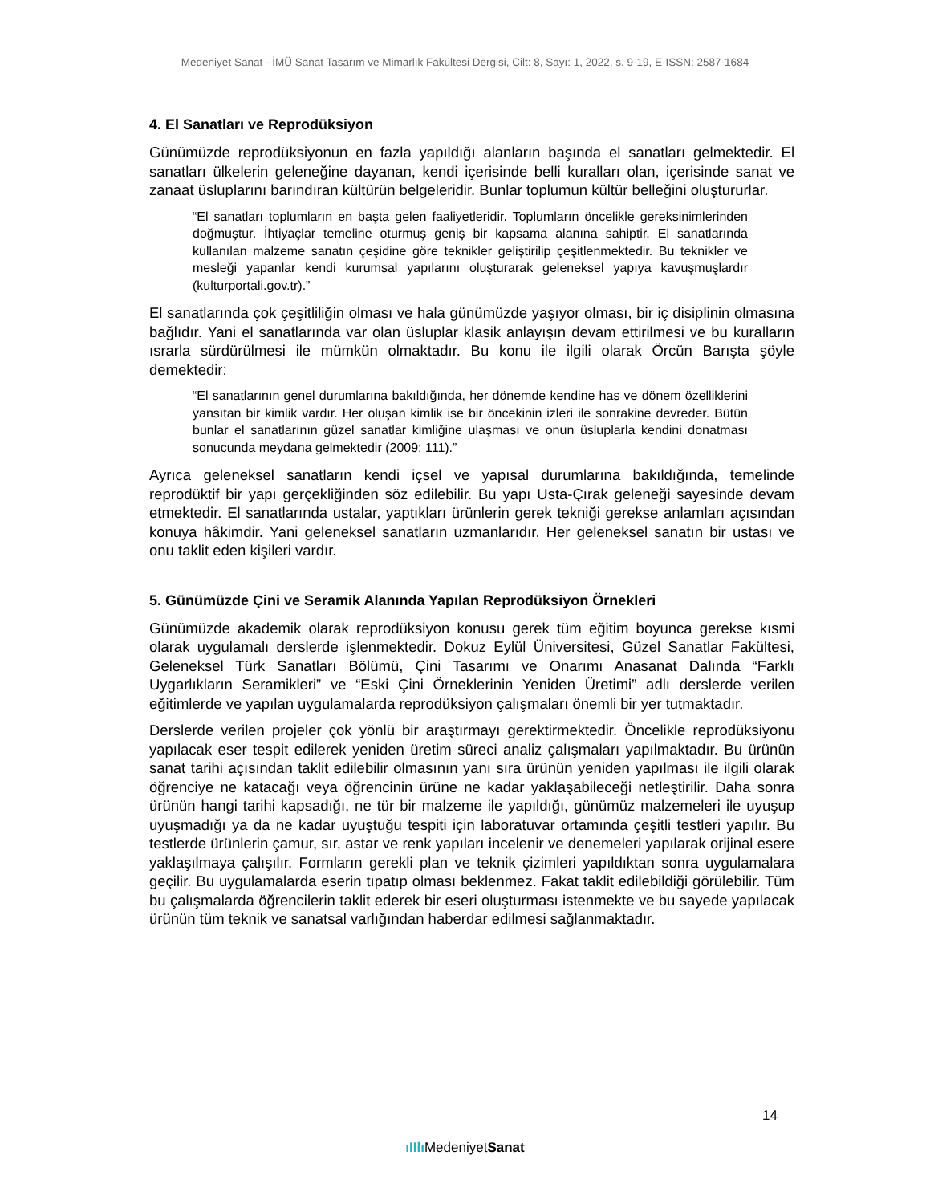Medeniyet Sanat - İMÜ Sanat Tasarım ve Mimarlık Fakültesi Dergisi, Cilt: 8, Sayı: 1, 2022, s. 9-19, E-ISSN: 2587-1684
4. El Sanatları ve Reprodüksiyon
Günümüzde reprodüksiyonun en fazla yapıldığı alanların başında el sanatları gelmektedir. El sanatları ülkelerin geleneğine dayanan, kendi içerisinde belli kuralları olan, içerisinde sanat ve zanaat üsluplarını barındıran kültürün belgeleridir. Bunlar toplumun kültür belleğini oluştururlar.
“El sanatları toplumların en başta gelen faaliyetleridir. Toplumların öncelikle gereksinimlerinden doğmuştur. İhtiyaçlar temeline oturmuş geniş bir kapsama alanına sahiptir. El sanatlarında kullanılan malzeme sanatın çeşidine göre teknikler geliştirilip çeşitlenmektedir. Bu teknikler ve mesleği yapanlar kendi kurumsal yapılarını oluşturarak geleneksel yapıya kavuşmuşlardır (kulturportali.gov.tr).”
El sanatlarında çok çeşitliliğin olması ve hala günümüzde yaşıyor olması, bir iç disiplinin olmasına bağlıdır. Yani el sanatlarında var olan üsluplar klasik anlayışın devam ettirilmesi ve bu kuralların ısrarla sürdürülmesi ile mümkün olmaktadır. Bu konu ile ilgili olarak Örcün Barışta şöyle demektedir:
“El sanatlarının genel durumlarına bakıldığında, her dönemde kendine has ve dönem özelliklerini yansıtan bir kimlik vardır. Her oluşan kimlik ise bir öncekinin izleri ile sonrakine devreder. Bütün bunlar el sanatlarının güzel sanatlar kimliğine ulaşması ve onun üsluplarla kendini donatması sonucunda meydana gelmektedir (2009: 111).”
Ayrıca geleneksel sanatların kendi içsel ve yapısal durumlarına bakıldığında, temelinde reprodüktif bir yapı gerçekliğinden söz edilebilir. Bu yapı Usta-Çırak geleneği sayesinde devam etmektedir. El sanatlarında ustalar, yaptıkları ürünlerin gerek tekniği gerekse anlamları açısından konuya hâkimdir. Yani geleneksel sanatların uzmanlarıdır. Her geleneksel sanatın bir ustası ve onu taklit eden kişileri vardır.
5. Günümüzde Çini ve Seramik Alanında Yapılan Reprodüksiyon Örnekleri
Günümüzde akademik olarak reprodüksiyon konusu gerek tüm eğitim boyunca gerekse kısmi olarak uygulamalı derslerde işlenmektedir. Dokuz Eylül Üniversitesi, Güzel Sanatlar Fakültesi, Geleneksel Türk Sanatları Bölümü, Çini Tasarımı ve Onarımı Anasanat Dalında “Farklı Uygarlıkların Seramikleri” ve “Eski Çini Örneklerinin Yeniden Üretimi” adlı derslerde verilen eğitimlerde ve yapılan uygulamalarda reprodüksiyon çalışmaları önemli bir yer tutmaktadır.
Derslerde verilen projeler çok yönlü bir araştırmayı gerektirmektedir. Öncelikle reprodüksiyonu yapılacak eser tespit edilerek yeniden üretim süreci analiz çalışmaları yapılmaktadır. Bu ürünün sanat tarihi açısından taklit edilebilir olmasının yanı sıra ürünün yeniden yapılması ile ilgili olarak öğrenciye ne katacağı veya öğrencinin ürüne ne kadar yaklaşabileceği netleştirilir. Daha sonra ürünün hangi tarihi kapsadığı, ne tür bir malzeme ile yapıldığı, günümüz malzemeleri ile uyuşup uyuşmadığı ya da ne kadar uyuştuğu tespiti için laboratuvar ortamında çeşitli testleri yapılır. Bu testlerde ürünlerin çamur, sır, astar ve renk yapıları incelenir ve denemeleri yapılarak orijinal esere yaklaşılmaya çalışılır. Formların gerekli plan ve teknik çizimleri yapıldıktan sonra uygulamalara geçilir. Bu uygulamalarda eserin tıpatıp olması beklenmez. Fakat taklit edilebildiği görülebilir. Tüm bu çalışmalarda öğrencilerin taklit ederek bir eseri oluşturması istenmekte ve bu sayede yapılacak ürünün tüm teknik ve sanatsal varlığından haberdar edilmesi sağlanmaktadır.
14
ıIIlı MedeniyetSanat